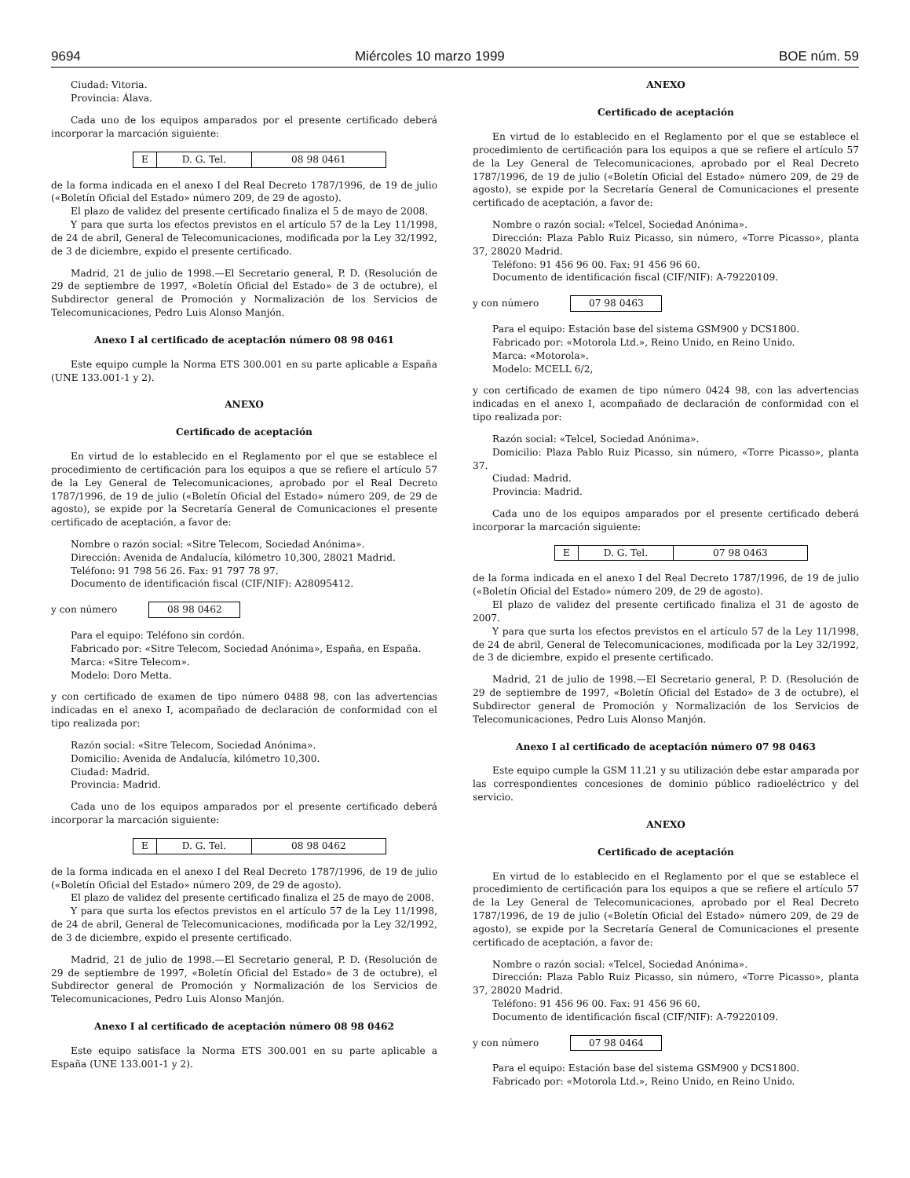9694 Miércoles 10 marzo 1999 BOE núm. 59
Ciudad: Vitoria.
Provincia: Álava.
Cada uno de los equipos amparados por el presente certificado deberá incorporar la marcación siguiente:
| E | D. G. Tel. | 08 98 0461 |
de la forma indicada en el anexo I del Real Decreto 1787/1996, de 19 de julio («Boletín Oficial del Estado» número 209, de 29 de agosto).
El plazo de validez del presente certificado finaliza el 5 de mayo de 2008.
Y para que surta los efectos previstos en el artículo 57 de la Ley 11/1998, de 24 de abril, General de Telecomunicaciones, modificada por la Ley 32/1992, de 3 de diciembre, expido el presente certificado.
Madrid, 21 de julio de 1998.—El Secretario general, P. D. (Resolución de 29 de septiembre de 1997, «Boletín Oficial del Estado» de 3 de octubre), el Subdirector general de Promoción y Normalización de los Servicios de Telecomunicaciones, Pedro Luis Alonso Manjón.
Anexo I al certificado de aceptación número 08 98 0461
Este equipo cumple la Norma ETS 300.001 en su parte aplicable a España (UNE 133.001-1 y 2).
ANEXO
Certificado de aceptación
En virtud de lo establecido en el Reglamento por el que se establece el procedimiento de certificación para los equipos a que se refiere el artículo 57 de la Ley General de Telecomunicaciones, aprobado por el Real Decreto 1787/1996, de 19 de julio («Boletín Oficial del Estado» número 209, de 29 de agosto), se expide por la Secretaría General de Comunicaciones el presente certificado de aceptación, a favor de:
Nombre o razón social: «Sitre Telecom, Sociedad Anónima».
Dirección: Avenida de Andalucía, kilómetro 10,300, 28021 Madrid.
Teléfono: 91 798 56 26. Fax: 91 797 78 97.
Documento de identificación fiscal (CIF/NIF): A28095412.
y con número 08 98 0462
Para el equipo: Teléfono sin cordón.
Fabricado por: «Sitre Telecom, Sociedad Anónima», España, en España.
Marca: «Sitre Telecom».
Modelo: Doro Metta.
y con certificado de examen de tipo número 0488 98, con las advertencias indicadas en el anexo I, acompañado de declaración de conformidad con el tipo realizada por:
Razón social: «Sitre Telecom, Sociedad Anónima».
Domicilio: Avenida de Andalucía, kilómetro 10,300.
Ciudad: Madrid.
Provincia: Madrid.
Cada uno de los equipos amparados por el presente certificado deberá incorporar la marcación siguiente:
| E | D. G. Tel. | 08 98 0462 |
de la forma indicada en el anexo I del Real Decreto 1787/1996, de 19 de julio («Boletín Oficial del Estado» número 209, de 29 de agosto).
El plazo de validez del presente certificado finaliza el 25 de mayo de 2008.
Y para que surta los efectos previstos en el artículo 57 de la Ley 11/1998, de 24 de abril, General de Telecomunicaciones, modificada por la Ley 32/1992, de 3 de diciembre, expido el presente certificado.
Madrid, 21 de julio de 1998.—El Secretario general, P. D. (Resolución de 29 de septiembre de 1997, «Boletín Oficial del Estado» de 3 de octubre), el Subdirector general de Promoción y Normalización de los Servicios de Telecomunicaciones, Pedro Luis Alonso Manjón.
Anexo I al certificado de aceptación número 08 98 0462
Este equipo satisface la Norma ETS 300.001 en su parte aplicable a España (UNE 133.001-1 y 2).
ANEXO
Certificado de aceptación
En virtud de lo establecido en el Reglamento por el que se establece el procedimiento de certificación para los equipos a que se refiere el artículo 57 de la Ley General de Telecomunicaciones, aprobado por el Real Decreto 1787/1996, de 19 de julio («Boletín Oficial del Estado» número 209, de 29 de agosto), se expide por la Secretaría General de Comunicaciones el presente certificado de aceptación, a favor de:
Nombre o razón social: «Telcel, Sociedad Anónima».
Dirección: Plaza Pablo Ruiz Picasso, sin número, «Torre Picasso», planta 37, 28020 Madrid.
Teléfono: 91 456 96 00. Fax: 91 456 96 60.
Documento de identificación fiscal (CIF/NIF): A-79220109.
y con número 07 98 0463
Para el equipo: Estación base del sistema GSM900 y DCS1800.
Fabricado por: «Motorola Ltd.», Reino Unido, en Reino Unido.
Marca: «Motorola».
Modelo: MCELL 6/2,
y con certificado de examen de tipo número 0424 98, con las advertencias indicadas en el anexo I, acompañado de declaración de conformidad con el tipo realizada por:
Razón social: «Telcel, Sociedad Anónima».
Domicilio: Plaza Pablo Ruiz Picasso, sin número, «Torre Picasso», planta 37.
Ciudad: Madrid.
Provincia: Madrid.
Cada uno de los equipos amparados por el presente certificado deberá incorporar la marcación siguiente:
| E | D. G. Tel. | 07 98 0463 |
de la forma indicada en el anexo I del Real Decreto 1787/1996, de 19 de julio («Boletín Oficial del Estado» número 209, de 29 de agosto).
El plazo de validez del presente certificado finaliza el 31 de agosto de 2007.
Y para que surta los efectos previstos en el artículo 57 de la Ley 11/1998, de 24 de abril, General de Telecomunicaciones, modificada por la Ley 32/1992, de 3 de diciembre, expido el presente certificado.
Madrid, 21 de julio de 1998.—El Secretario general, P. D. (Resolución de 29 de septiembre de 1997, «Boletín Oficial del Estado» de 3 de octubre), el Subdirector general de Promoción y Normalización de los Servicios de Telecomunicaciones, Pedro Luis Alonso Manjón.
Anexo I al certificado de aceptación número 07 98 0463
Este equipo cumple la GSM 11.21 y su utilización debe estar amparada por las correspondientes concesiones de dominio público radioeléctrico y del servicio.
ANEXO
Certificado de aceptación
En virtud de lo establecido en el Reglamento por el que se establece el procedimiento de certificación para los equipos a que se refiere el artículo 57 de la Ley General de Telecomunicaciones, aprobado por el Real Decreto 1787/1996, de 19 de julio («Boletín Oficial del Estado» número 209, de 29 de agosto), se expide por la Secretaría General de Comunicaciones el presente certificado de aceptación, a favor de:
Nombre o razón social: «Telcel, Sociedad Anónima».
Dirección: Plaza Pablo Ruiz Picasso, sin número, «Torre Picasso», planta 37, 28020 Madrid.
Teléfono: 91 456 96 00. Fax: 91 456 96 60.
Documento de identificación fiscal (CIF/NIF): A-79220109.
y con número 07 98 0464
Para el equipo: Estación base del sistema GSM900 y DCS1800.
Fabricado por: «Motorola Ltd.», Reino Unido, en Reino Unido.